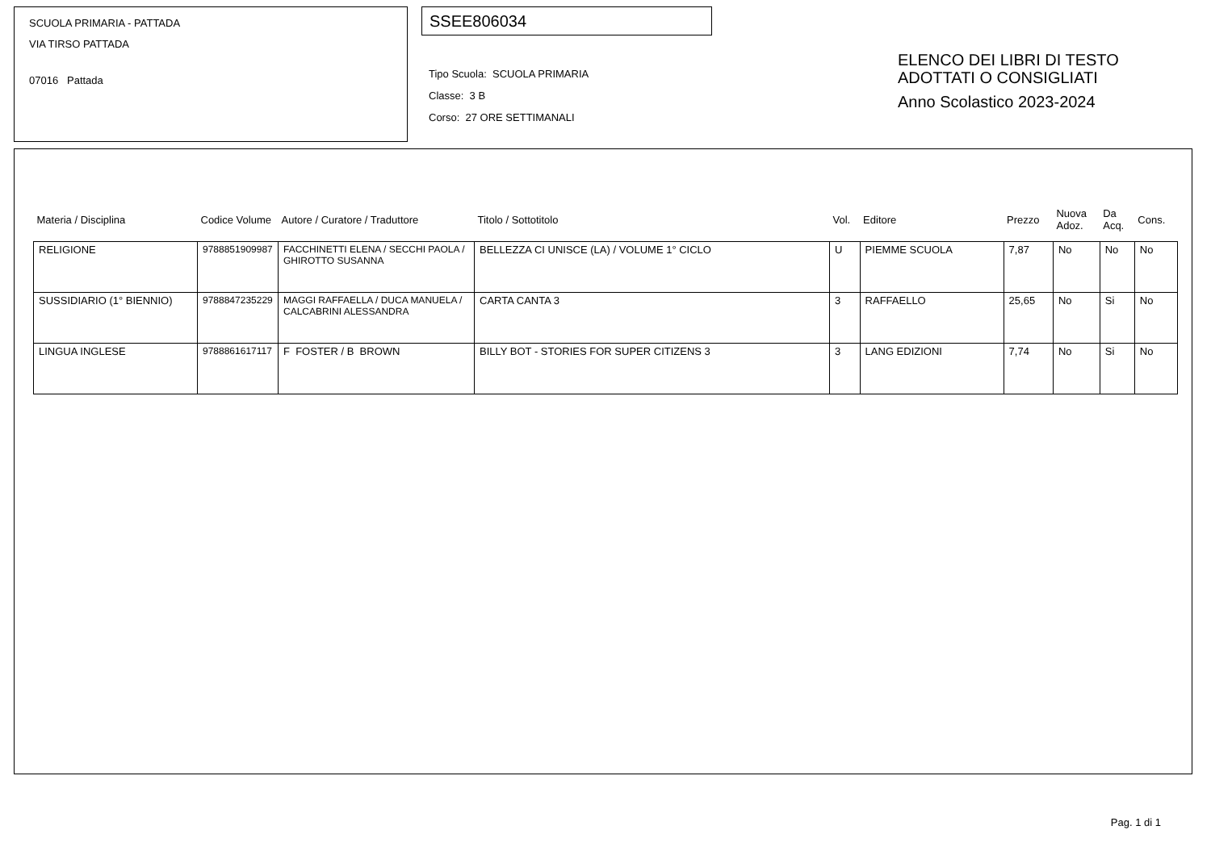SCUOLA PRIMARIA - PATTADA
VIA TIRSO PATTADA
07016 Pattada
SSEE806034
Tipo Scuola: SCUOLA PRIMARIA
Classe: 3 B
Corso: 27 ORE SETTIMANALI
ELENCO DEI LIBRI DI TESTO
ADOTTATI O CONSIGLIATI
Anno Scolastico 2023-2024
| Materia / Disciplina | Codice Volume | Autore / Curatore / Traduttore | Titolo / Sottotitolo | Vol. | Editore | Prezzo | Nuova Adoz. | Da Acq. | Cons. |
| --- | --- | --- | --- | --- | --- | --- | --- | --- | --- |
| RELIGIONE | 9788851909987 | FACCHINETTI ELENA / SECCHI PAOLA / GHIROTTO SUSANNA | BELLEZZA CI UNISCE (LA) / VOLUME 1° CICLO | U | PIEMME SCUOLA | 7,87 | No | No | No |
| SUSSIDIARIO (1° BIENNIO) | 9788847235229 | MAGGI RAFFAELLA / DUCA MANUELA / CALCABRINI ALESSANDRA | CARTA CANTA 3 | 3 | RAFFAELLO | 25,65 | No | Si | No |
| LINGUA INGLESE | 9788861617117 | F FOSTER / B BROWN | BILLY BOT - STORIES FOR SUPER CITIZENS 3 | 3 | LANG EDIZIONI | 7,74 | No | Si | No |
Pag. 1 di 1